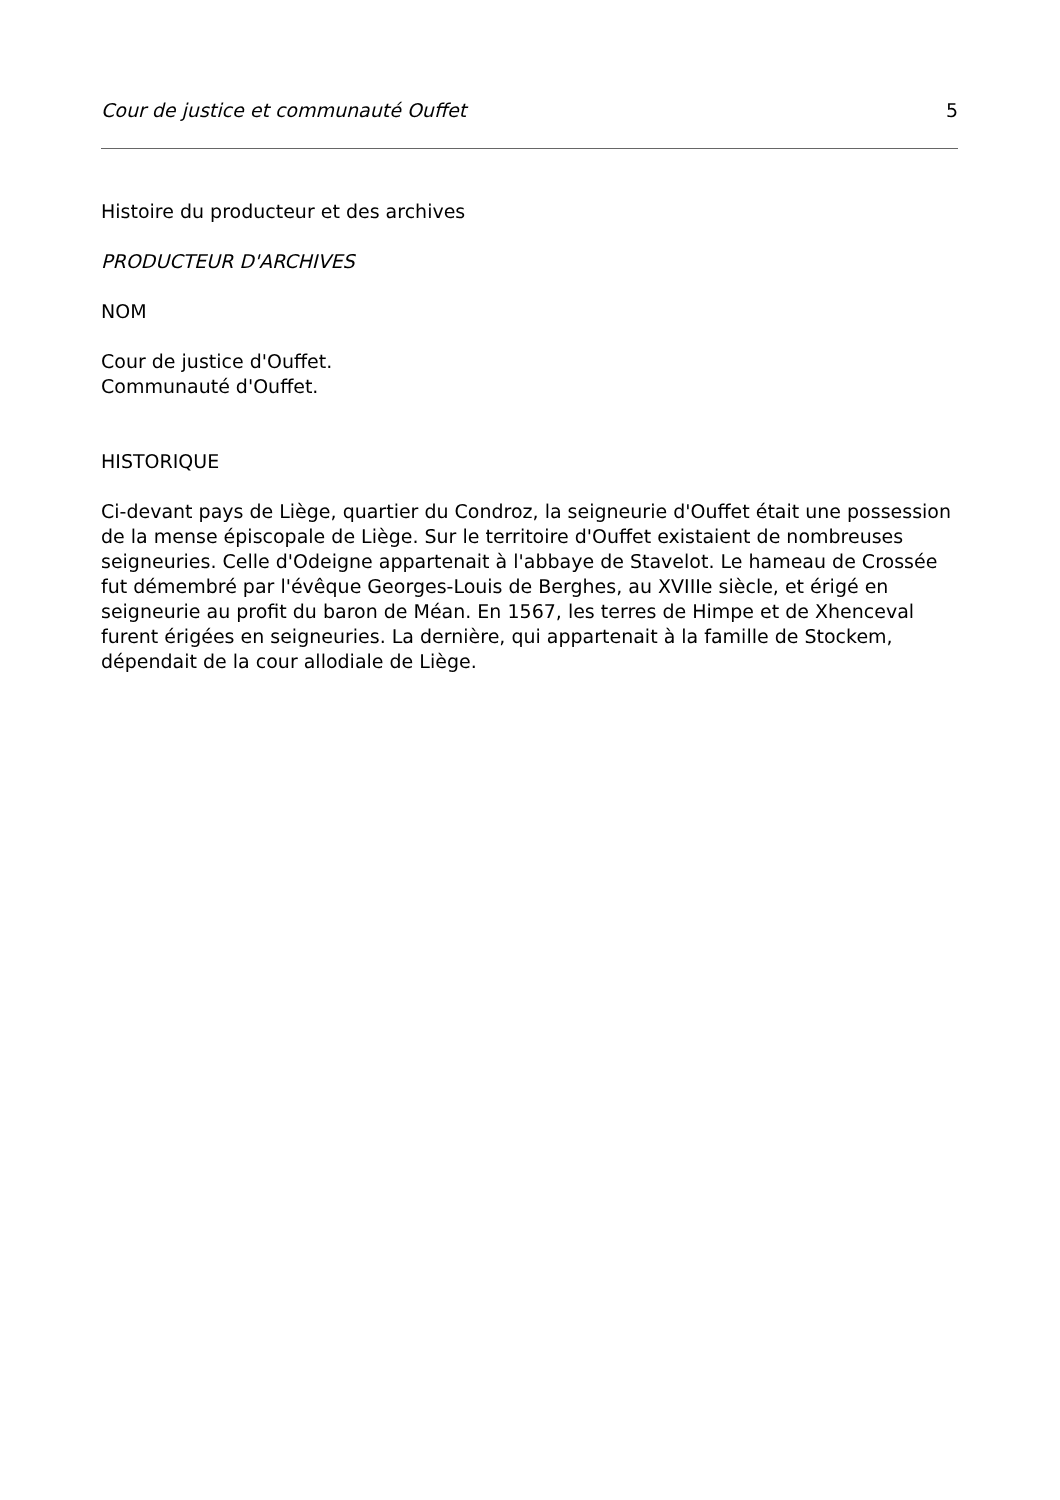Cour de justice et communauté Ouffet 5
Histoire du producteur et des archives
PRODUCTEUR D'ARCHIVES
NOM
Cour de justice d'Ouffet.
Communauté d'Ouffet.
HISTORIQUE
Ci-devant pays de Liège, quartier du Condroz, la seigneurie d'Ouffet était une possession de la mense épiscopale de Liège. Sur le territoire d'Ouffet existaient de nombreuses seigneuries. Celle d'Odeigne appartenait à l'abbaye de Stavelot. Le hameau de Crossée fut démembré par l'évêque Georges-Louis de Berghes, au XVIIIe siècle, et érigé en seigneurie au profit du baron de Méan. En 1567, les terres de Himpe et de Xhenceval furent érigées en seigneuries. La dernière, qui appartenait à la famille de Stockem, dépendait de la cour allodiale de Liège.